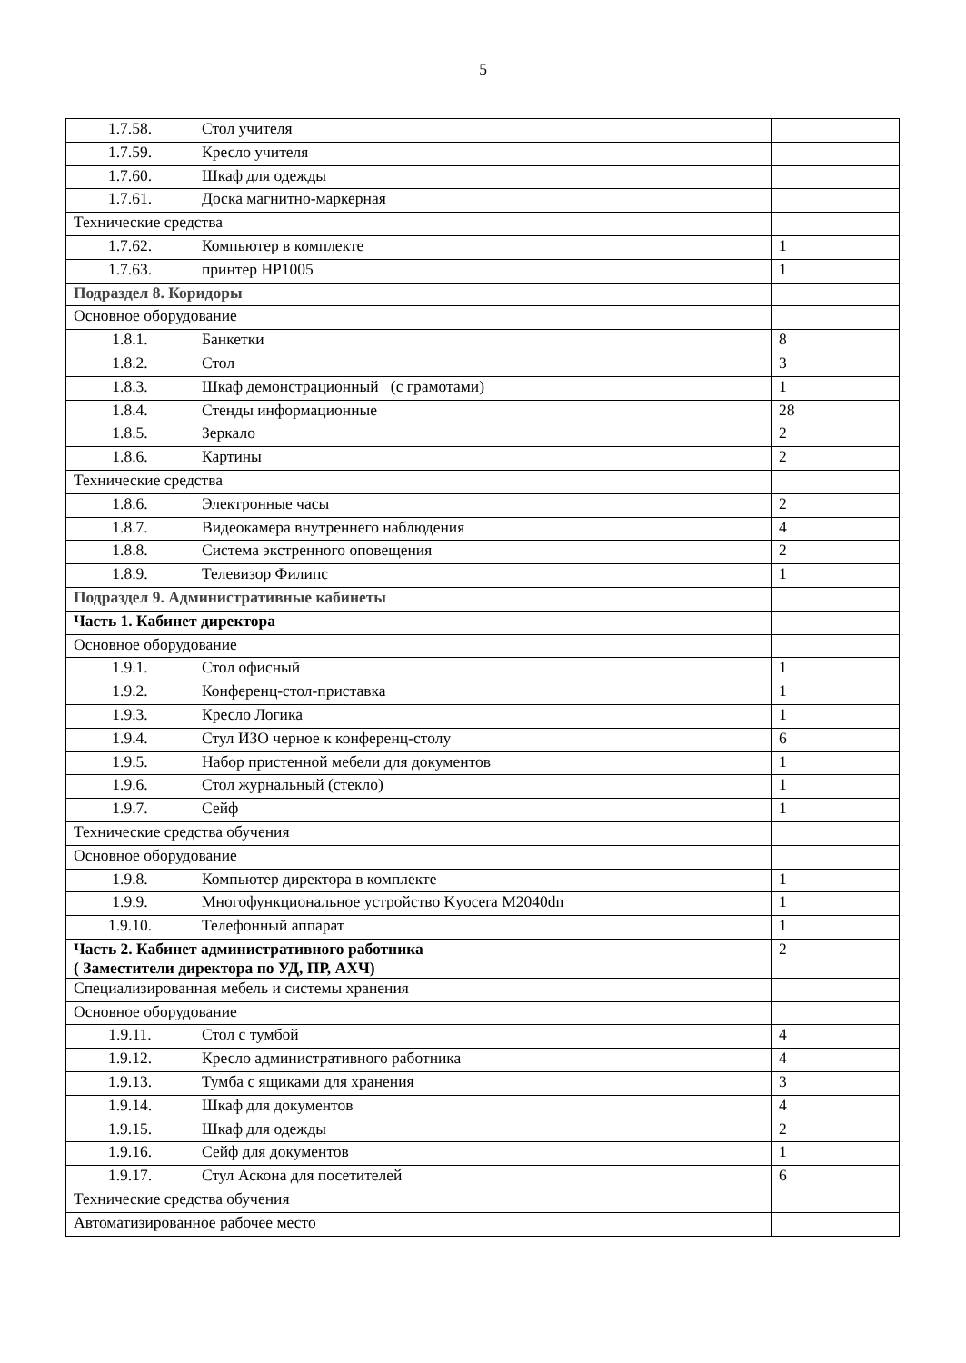5
| 1.7.58. | Стол учителя | |
| 1.7.59. | Кресло учителя | |
| 1.7.60. | Шкаф для одежды | |
| 1.7.61. | Доска магнитно-маркерная | |
| Технические средства | | |
| 1.7.62. | Компьютер в комплекте | 1 |
| 1.7.63. | принтер HP1005 | 1 |
| Подраздел 8. Коридоры | | |
| Основное оборудование | | |
| 1.8.1. | Банкетки | 8 |
| 1.8.2. | Стол | 3 |
| 1.8.3. | Шкаф демонстрационный (с грамотами) | 1 |
| 1.8.4. | Стенды информационные | 28 |
| 1.8.5. | Зеркало | 2 |
| 1.8.6. | Картины | 2 |
| Технические средства | | |
| 1.8.6. | Электронные часы | 2 |
| 1.8.7. | Видеокамера внутреннего наблюдения | 4 |
| 1.8.8. | Система экстренного оповещения | 2 |
| 1.8.9. | Телевизор Филипс | 1 |
| Подраздел 9. Административные кабинеты | | |
| Часть 1. Кабинет директора | | |
| Основное оборудование | | |
| 1.9.1. | Стол офисный | 1 |
| 1.9.2. | Конференц-стол-приставка | 1 |
| 1.9.3. | Кресло Логика | 1 |
| 1.9.4. | Стул ИЗО черное к конференц-столу | 6 |
| 1.9.5. | Набор пристенной мебели для документов | 1 |
| 1.9.6. | Стол журнальный (стекло) | 1 |
| 1.9.7. | Сейф | 1 |
| Технические средства обучения | | |
| Основное оборудование | | |
| 1.9.8. | Компьютер директора в комплекте | 1 |
| 1.9.9. | Многофункциональное устройство Kyocera M2040dn | 1 |
| 1.9.10. | Телефонный аппарат | 1 |
| Часть 2. Кабинет административного работника ( Заместители директора по УД, ПР, АХЧ) | | 2 |
| Специализированная мебель и системы хранения | | |
| Основное оборудование | | |
| 1.9.11. | Стол с тумбой | 4 |
| 1.9.12. | Кресло административного работника | 4 |
| 1.9.13. | Тумба с ящиками для хранения | 3 |
| 1.9.14. | Шкаф для документов | 4 |
| 1.9.15. | Шкаф для одежды | 2 |
| 1.9.16. | Сейф для документов | 1 |
| 1.9.17. | Стул Аскона для посетителей | 6 |
| Технические средства обучения | | |
| Автоматизированное рабочее место | | |